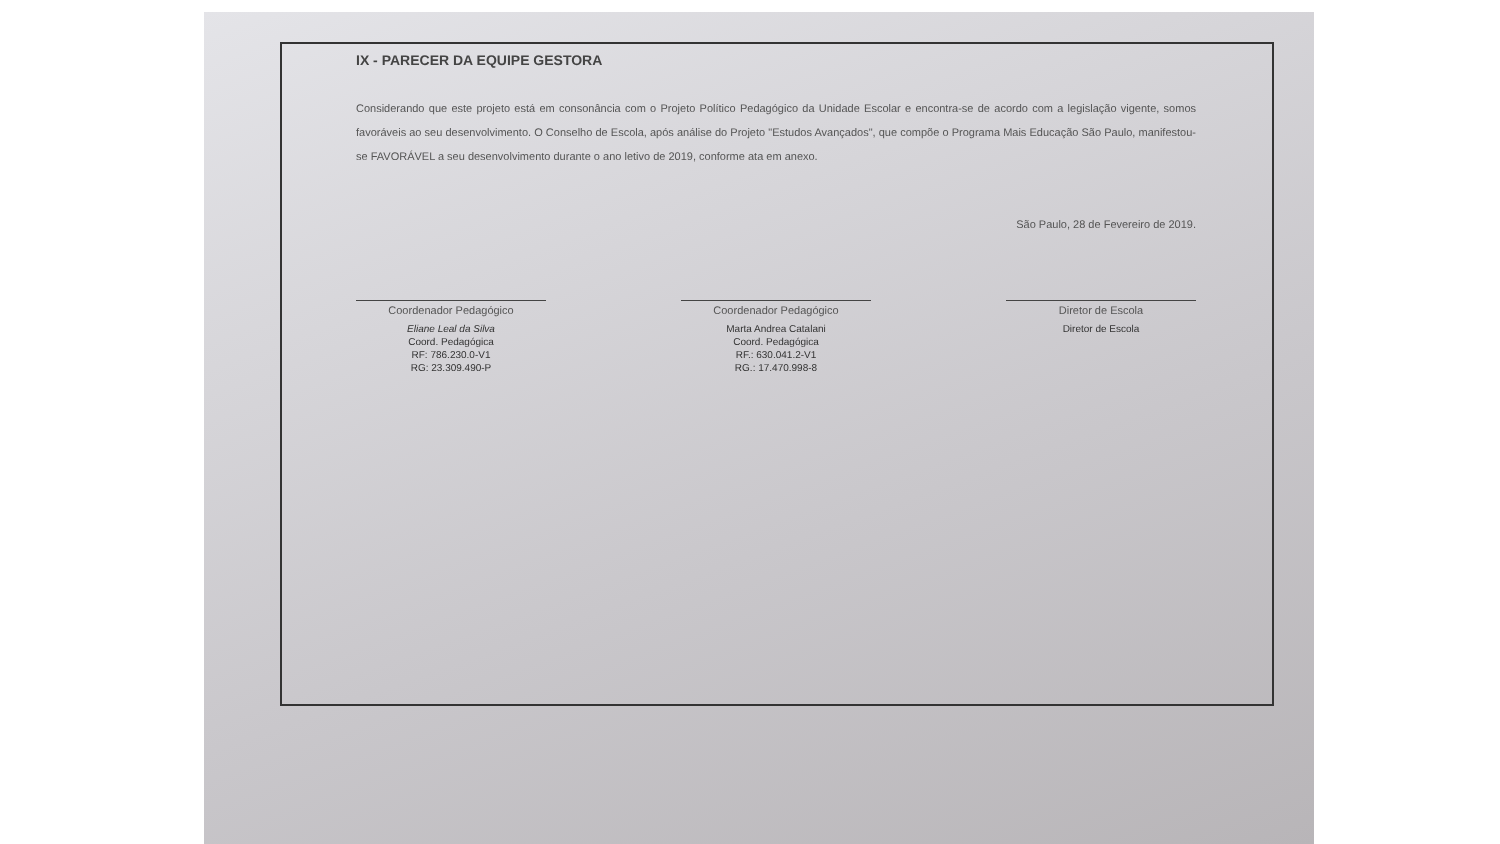IX - PARECER DA EQUIPE GESTORA
Considerando que este projeto está em consonância com o Projeto Político Pedagógico da Unidade Escolar e encontra-se de acordo com a legislação vigente, somos favoráveis ao seu desenvolvimento. O Conselho de Escola, após análise do Projeto "Estudos Avançados", que compõe o Programa Mais Educação São Paulo, manifestou-se FAVORÁVEL a seu desenvolvimento durante o ano letivo de 2019, conforme ata em anexo.
São Paulo, 28 de Fevereiro de 2019.
Coordenador Pedagógico
Eliane Leal da Silva
Coord. Pedagógica
RF: 786.230.0-V1
RG: 23.309.490-P
Coordenador Pedagógico
Marta Andrea Catalani
Coord. Pedagógica
RF.: 630.041.2-V1
RG.: 17.470.998-8
Diretor de Escola
Diretor de Escola